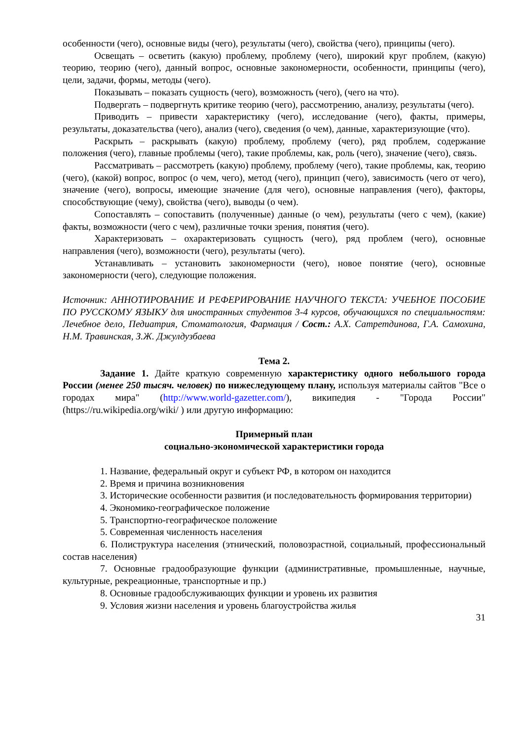особенности (чего), основные виды (чего), результаты (чего), свойства (чего), принципы (чего).
Освещать – осветить (какую) проблему, проблему (чего), широкий круг проблем, (какую) теорию, теорию (чего), данный вопрос, основные закономерности, особенности, принципы (чего), цели, задачи, формы, методы (чего).
Показывать – показать сущность (чего), возможность (чего), (чего на что).
Подвергать – подвергнуть критике теорию (чего), рассмотрению, анализу, результаты (чего).
Приводить – привести характеристику (чего), исследование (чего), факты, примеры, результаты, доказательства (чего), анализ (чего), сведения (о чем), данные, характеризующие (что).
Раскрыть – раскрывать (какую) проблему, проблему (чего), ряд проблем, содержание положения (чего), главные проблемы (чего), такие проблемы, как, роль (чего), значение (чего), связь.
Рассматривать – рассмотреть (какую) проблему, проблему (чего), такие проблемы, как, теорию (чего), (какой) вопрос, вопрос (о чем, чего), метод (чего), принцип (чего), зависимость (чего от чего), значение (чего), вопросы, имеющие значение (для чего), основные направления (чего), факторы, способствующие (чему), свойства (чего), выводы (о чем).
Сопоставлять – сопоставить (полученные) данные (о чем), результаты (чего с чем), (какие) факты, возможности (чего с чем), различные точки зрения, понятия (чего).
Характеризовать – охарактеризовать сущность (чего), ряд проблем (чего), основные направления (чего), возможности (чего), результаты (чего).
Устанавливать – установить закономерности (чего), новое понятие (чего), основные закономерности (чего), следующие положения.
Источник: АННОТИРОВАНИЕ И РЕФЕРИРОВАНИЕ НАУЧНОГО ТЕКСТА: УЧЕБНОЕ ПОСОБИЕ ПО РУССКОМУ ЯЗЫКУ для иностранных студентов 3-4 курсов, обучающихся по специальностям: Лечебное дело, Педиатрия, Стоматология, Фармация / Сост.: А.Х. Сатретдинова, Г.А. Самохина, Н.М. Травинская, З.Ж. Джулдузбаева
Тема 2.
Задание 1. Дайте краткую современную характеристику одного небольшого города России (менее 250 тысяч. человек) по нижеследующему плану, используя материалы сайтов "Все о городах мира" (http://www.world-gazetter.com/), википедия - "Города России" (https://ru.wikipedia.org/wiki/ ) или другую информацию:
Примерный план
социально-экономической характеристики города
1. Название, федеральный округ и субъект РФ, в котором он находится
2. Время и причина возникновения
3. Исторические особенности развития (и последовательность формирования территории)
4. Экономико-географическое положение
5. Транспортно-географическое положение
5. Современная численность населения
6. Полиструктура населения (этнический, половозрастной, социальный, профессиональный состав населения)
7. Основные градообразующие функции (административные, промышленные, научные, культурные, рекреационные, транспортные и пр.)
8. Основные градообслуживающих функции и уровень их развития
9. Условия жизни населения и уровень благоустройства жилья
31